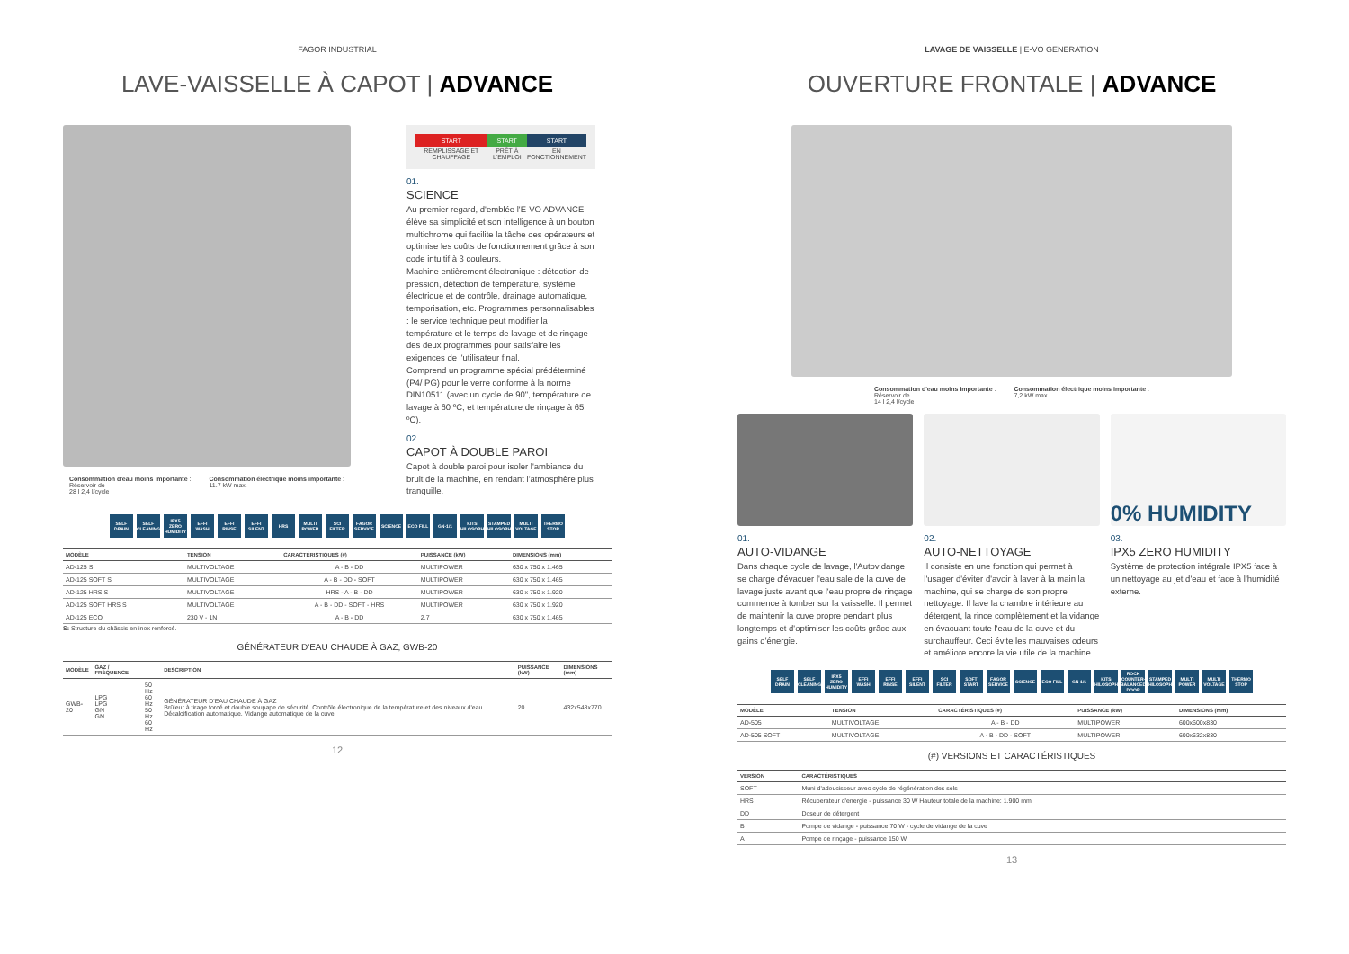FAGOR INDUSTRIAL
LAVE-VAISSELLE À CAPOT | ADVANCE
Consommation d'eau moins importante :
Réservoir de
28 l 2,4 l/cycle
Consommation électrique moins importante :
11.7 kW max.
START
REMPLISSAGE ET CHAUFFAGE
START
PRÊT À L'EMPLOI
START
EN FONCTIONNEMENT
01.
SCIENCE
Au premier regard, d'emblée l'E-VO ADVANCE élève sa simplicité et son intelligence à un bouton multichrome qui facilite la tâche des opérateurs et optimise les coûts de fonctionnement grâce à son code intuitif à 3 couleurs.
Machine entièrement électronique : détection de pression, détection de température, système électrique et de contrôle, drainage automatique, temporisation, etc. Programmes personnalisables : le service technique peut modifier la température et le temps de lavage et de rinçage des deux programmes pour satisfaire les exigences de l'utilisateur final.
Comprend un programme spécial prédéterminé (P4/ PG) pour le verre conforme à la norme DIN10511 (avec un cycle de 90", température de lavage à 60 ºC, et température de rinçage à 65 ºC).
02.
CAPOT À DOUBLE PAROI
Capot à double paroi pour isoler l'ambiance du bruit de la machine, en rendant l'atmosphère plus tranquille.
SELF DRAIN SELF CLEANING IPX5 ZERO HUMIDITY EFFI WASH EFFI RINSE EFFI SILENT HRS MULTI POWER SCI FILTER FAGOR SERVICE SCIENCE ECO FILL GN-1/1 KITS PHILOSOPHY STAMPED PHILOSOPHY MULTI VOLTAGE THERMO STOP
| MODÈLE | TENSION | CARACTÉRISTIQUES (#) | PUISSANCE (kW) | DIMENSIONS (mm) |
| --- | --- | --- | --- | --- |
| AD-125 S | MULTIVOLTAGE | A - B - DD | MULTIPOWER | 630 x 750 x 1.465 |
| AD-125 SOFT S | MULTIVOLTAGE | A - B - DD - SOFT | MULTIPOWER | 630 x 750 x 1.465 |
| AD-125 HRS S | MULTIVOLTAGE | HRS - A - B - DD | MULTIPOWER | 630 x 750 x 1.920 |
| AD-125 SOFT HRS S | MULTIVOLTAGE | A - B - DD - SOFT - HRS | MULTIPOWER | 630 x 750 x 1.920 |
| AD-125 ECO | 230 V - 1N | A - B - DD | 2,7 | 630 x 750 x 1.465 |
S: Structure du châssis en inox renforcé.
GÉNÉRATEUR D'EAU CHAUDE À GAZ, GWB-20
| MODÈLE | GAZ / FRÉQUENCE | | DESCRIPTION | PUISSANCE (kW) | DIMENSIONS (mm) |
| --- | --- | --- | --- | --- | --- |
| GWB-20 | LPG LPG GN GN | 50 Hz 60 Hz 50 Hz 60 Hz | GÉNÉRATEUR D'EAU CHAUDE À GAZ Brûleur à tirage forcé et double soupape de sécurité. Contrôle électronique de la température et des niveaux d'eau. Décalcification automatique. Vidange automatique de la cuve. | 20 | 432x548x770 |
12
LAVAGE DE VAISSELLE | E-VO GENERATION
OUVERTURE FRONTALE | ADVANCE
Consommation d'eau moins importante :
Réservoir de
14 l 2,4 l/cycle
Consommation électrique moins importante :
7,2 kW max.
01.
AUTO-VIDANGE
Dans chaque cycle de lavage, l'Autovidange se charge d'évacuer l'eau sale de la cuve de lavage juste avant que l'eau propre de rinçage commence à tomber sur la vaisselle. Il permet de maintenir la cuve propre pendant plus longtemps et d'optimiser les coûts grâce aux gains d'énergie.
02.
AUTO-NETTOYAGE
Il consiste en une fonction qui permet à l'usager d'éviter d'avoir à laver à la main la machine, qui se charge de son propre nettoyage. Il lave la chambre intérieure au détergent, la rince complètement et la vidange en évacuant toute l'eau de la cuve et du surchauffeur. Ceci évite les mauvaises odeurs et améliore encore la vie utile de la machine.
0% HUMIDITY
03.
IPX5 ZERO HUMIDITY
Système de protection intégrale IPX5 face à un nettoyage au jet d'eau et face à l'humidité externe.
SELF DRAIN SELF CLEANING IPX5 ZERO HUMIDITY EFFI WASH EFFI RINSE EFFI SILENT SCI FILTER SOFT START FAGOR SERVICE SCIENCE ECO FILL GN-1/1 KITS PHILOSOPHY ROCK COUNTER-BALANCED DOOR STAMPED PHILOSOPHY MULTI POWER MULTI VOLTAGE THERMO STOP
| MODÈLE | TENSION | CARACTÉRISTIQUES (#) | PUISSANCE (kW) | DIMENSIONS (mm) |
| --- | --- | --- | --- | --- |
| AD-505 | MULTIVOLTAGE | A - B - DD | MULTIPOWER | 600x600x830 |
| AD-505 SOFT | MULTIVOLTAGE | A - B - DD - SOFT | MULTIPOWER | 600x632x830 |
(#) VERSIONS ET CARACTÉRISTIQUES
| VERSION | CARACTÉRISTIQUES |
| --- | --- |
| SOFT | Muni d'adoucisseur avec cycle de régénération des sels |
| HRS | Récuperateur d'energie - puissance 30 W Hauteur totale de la machine: 1.900 mm |
| DD | Doseur de détergent |
| B | Pompe de vidange - puissance 70 W - cycle de vidange de la cuve |
| A | Pompe de rinçage - puissance 150 W |
13